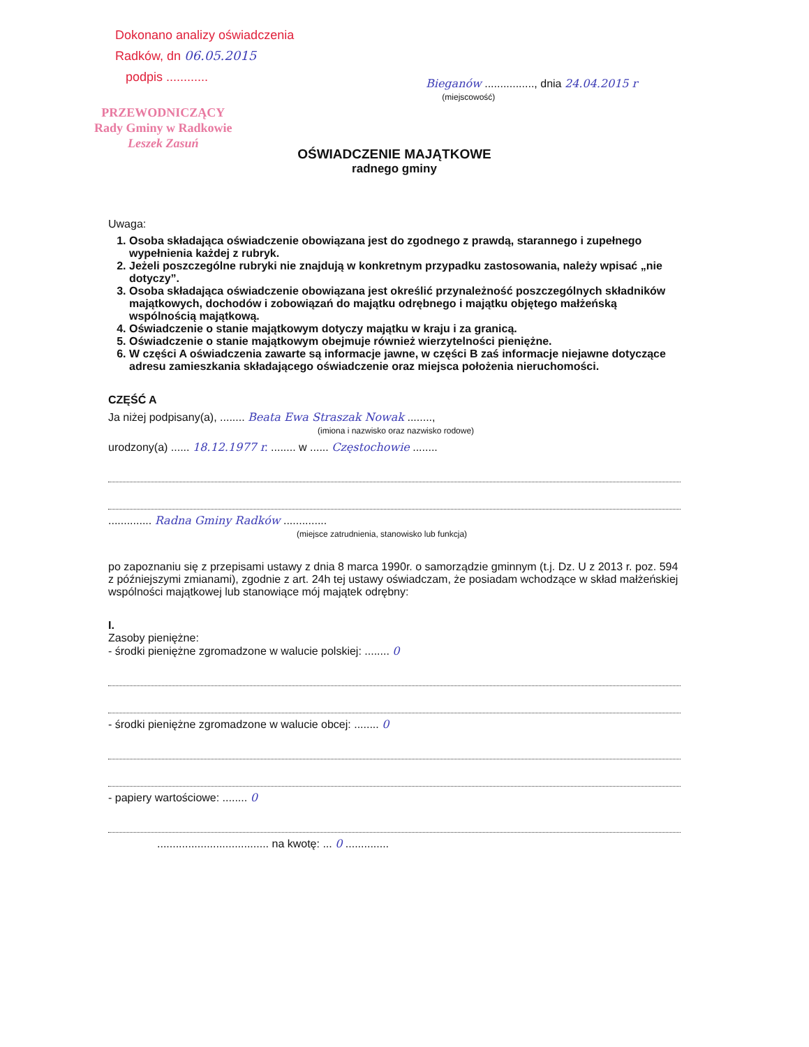Dokonano analizy oświadczenia
Radków, dn 06.05.2015
podpis ............
PRZEWODNICZĄCY
Rady Gminy w Radkowie
Leszek Zasuń
Bieganów ................, dnia 24.04.2015 r
(miejscowość)
OŚWIADCZENIE MAJĄTKOWE
radnego gminy
Uwaga:
1. Osoba składająca oświadczenie obowiązana jest do zgodnego z prawdą, starannego i zupełnego wypełnienia każdej z rubryk.
2. Jeżeli poszczególne rubryki nie znajdują w konkretnym przypadku zastosowania, należy wpisać „nie dotyczy”.
3. Osoba składająca oświadczenie obowiązana jest określić przynależność poszczególnych składników majątkowych, dochodów i zobowiązań do majątku odrębnego i majątku objętego małżeńską wspólnością majątkową.
4. Oświadczenie o stanie majątkowym dotyczy majątku w kraju i za granicą.
5. Oświadczenie o stanie majątkowym obejmuje również wierzytelności pieniężne.
6. W części A oświadczenia zawarte są informacje jawne, w części B zaś informacje niejawne dotyczące adresu zamieszkania składającego oświadczenie oraz miejsca położenia nieruchomości.
CZĘŚĆ A
Ja niżej podpisany(a), ........ Beata Ewa Straszak Nowak ........,
(imiona i nazwisko oraz nazwisko rodowe)
urodzony(a) ...... 18.12.1977 r. ........ w ...... Częstochowie ........
.............. Radna Gminy Radków ..............
(miejsce zatrudnienia, stanowisko lub funkcja)
po zapoznaniu się z przepisami ustawy z dnia 8 marca 1990r. o samorządzie gminnym (t.j. Dz. U z 2013 r. poz. 594 z późniejszymi zmianami), zgodnie z art. 24h tej ustawy oświadczam, że posiadam wchodzące w skład małżeńskiej wspólności majątkowej lub stanowiące mój majątek odrębny:
I.
Zasoby pieniężne:
- środki pieniężne zgromadzone w walucie polskiej: ........ 0
- środki pieniężne zgromadzone w walucie obcej: ........ 0
- papiery wartościowe: ........ 0
.................................... na kwotę: ... 0 ..............